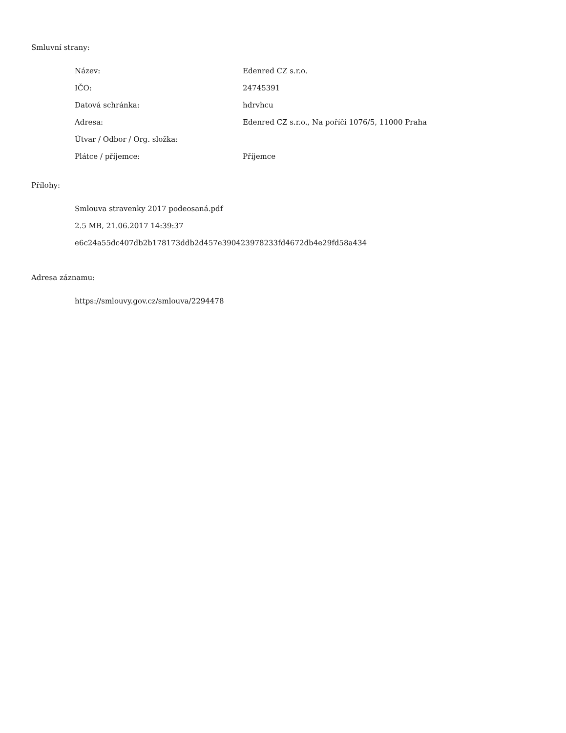Smluvní strany:
| Název: | Edenred CZ s.r.o. |
| IČO: | 24745391 |
| Datová schránka: | hdrvhcu |
| Adresa: | Edenred CZ s.r.o., Na poříčí 1076/5, 11000 Praha |
| Útvar / Odbor / Org. složka: | |
| Plátce / příjemce: | Příjemce |
Přílohy:
Smlouva stravenky 2017 podeosaná.pdf
2.5 MB, 21.06.2017 14:39:37
e6c24a55dc407db2b178173ddb2d457e390423978233fd4672db4e29fd58a434
Adresa záznamu:
https://smlouvy.gov.cz/smlouva/2294478